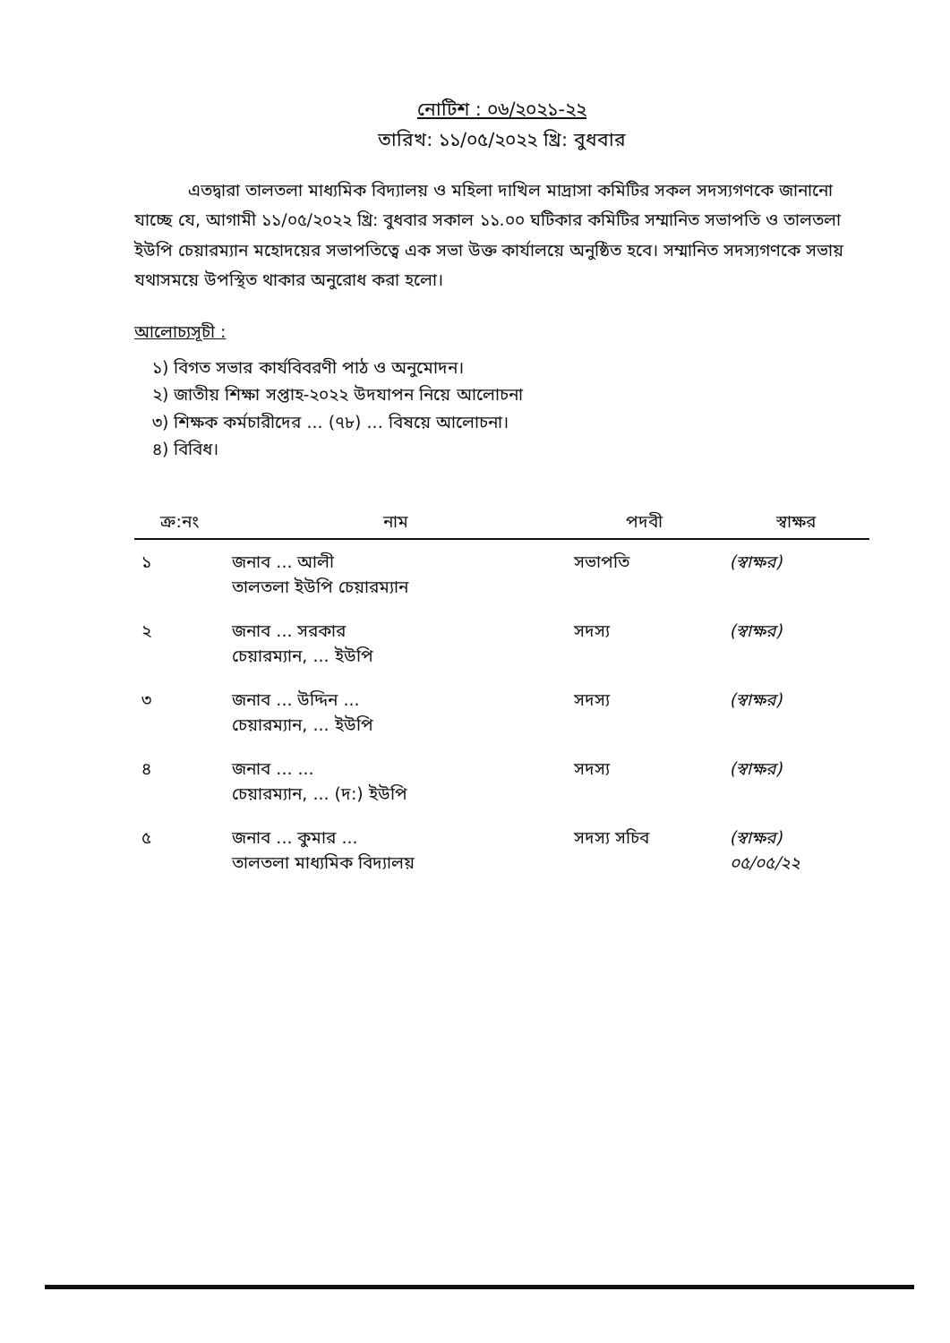নোটিশ : ০৬/২০২১-২২
তারিখ: ১১/০৫/২০২২ খ্রি: বুধবার
এতদ্বারা তালতলা মাধ্যমিক বিদ্যালয় ও মহিলা দাখিল মাদ্রাসা কমিটির সকল সদস্যগণকে জানানো যাচ্ছে যে, আগামী ১১/০৫/২০২২ খ্রি: বুধবার সকাল ১১.০০ ঘটিকার কমিটির সম্মানিত সভাপতি ও তালতলা ইউপি চেয়ারম্যান মহোদয়ের সভাপতিত্বে এক সভা উক্ত কার্যালয়ে অনুষ্ঠিত হবে। সম্মানিত সদস্যগণকে সভায় যথাসময়ে উপস্থিত থাকার অনুরোধ করা হলো।
আলোচ্যসূচী :
১) বিগত সভার কার্যবিবরণী পাঠ ও অনুমোদন।
২) জাতীয় শিক্ষা সপ্তাহ-২০২২ উদযাপন নিয়ে আলোচনা
৩) শিক্ষক কর্মচারীদের ... (৭৮) ... বিষয়ে আলোচনা।
৪) বিবিধ।
| ক্র:নং | নাম | পদবী | স্বাক্ষর |
| --- | --- | --- | --- |
| ১ | জনাব ... আলী তালতলা ইউপি চেয়ারম্যান | সভাপতি | (স্বাক্ষর) |
| ২ | জনাব ... সরকার চেয়ারম্যান, ... ইউপি | সদস্য | (স্বাক্ষর) |
| ৩ | জনাব ... উদ্দিন ... চেয়ারম্যান, ... ইউপি | সদস্য | (স্বাক্ষর) |
| ৪ | জনাব ... ... চেয়ারম্যান, ... (দ:) ইউপি | সদস্য | (স্বাক্ষর) |
| ৫ | জনাব ... কুমার ... তালতলা মাধ্যমিক বিদ্যালয় | সদস্য সচিব | (স্বাক্ষর) ০৫/০৫/২২ |